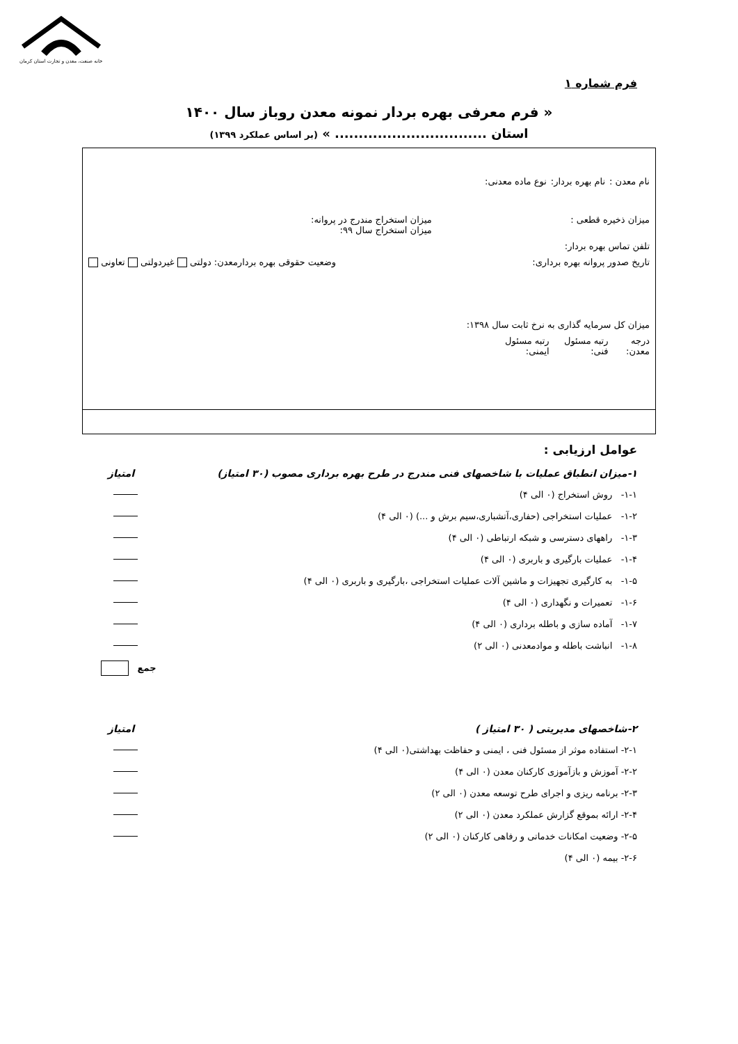خانه صنعت، معدن و تجارت استان کرمان
فرم شماره ۱
« فرم معرفی بهره بردار نمونه معدن روباز سال ۱۴۰۰
استان ................................ » (بر اساس عملکرد ۱۳۹۹)
نام معدن : نام بهره بردار: نوع ماده معدنی:
میزان ذخیره قطعی : میزان استخراج مندرج در پروانه:
میزان استخراج سال ۹۹:
تلفن تماس بهره بردار:
تاریخ صدور پروانه بهره برداری: وضعیت حقوقی بهره بردارمعدن: دولتی غیردولتی تعاونی
میزان کل سرمایه گذاری به نرخ ثابت سال ۱۳۹۸:
درجه معدن: رتبه مسئول فنی: رتبه مسئول ایمنی:
عوامل ارزیابی :
۱-میزان انطباق عملیات با شاخصهای فنی مندرج در طرح بهره برداری مصوب (۳۰ امتیاز) امتیاز
۱-۱- روش استخراج (۰ الی ۴)
۱-۲- عملیات استخراجی (حفاری،آتشباری،سیم برش و ...) (۰ الی ۴)
۱-۳- راههای دسترسی و شبکه ارتباطی (۰ الی ۴)
۱-۴- عملیات بارگیری و باربری (۰ الی ۴)
۱-۵- به کارگیری تجهیزات و ماشین آلات عملیات استخراجی ،بارگیری و باربری (۰ الی ۴)
۱-۶- تعمیرات و نگهداری (۰ الی ۴)
۱-۷- آماده سازی و باطله برداری (۰ الی ۴)
۱-۸- انباشت باطله و موادمعدنی (۰ الی ۲)
جمع
۲-شاخصهای مدیریتی ( ۳۰ امتیاز ) امتیاز
۲-۱- استفاده موثر از مسئول فنی ، ایمنی و حفاظت بهداشتی(۰ الی ۴)
۲-۲- آموزش و بازآموزی کارکنان معدن (۰ الی ۴)
۲-۳- برنامه ریزی و اجرای طرح توسعه معدن (۰ الی ۲)
۲-۴- ارائه بموقع گزارش عملکرد معدن (۰ الی ۲)
۲-۵- وضعیت امکانات خدماتی و رفاهی کارکنان (۰ الی ۲)
۲-۶- بیمه (۰ الی ۴)